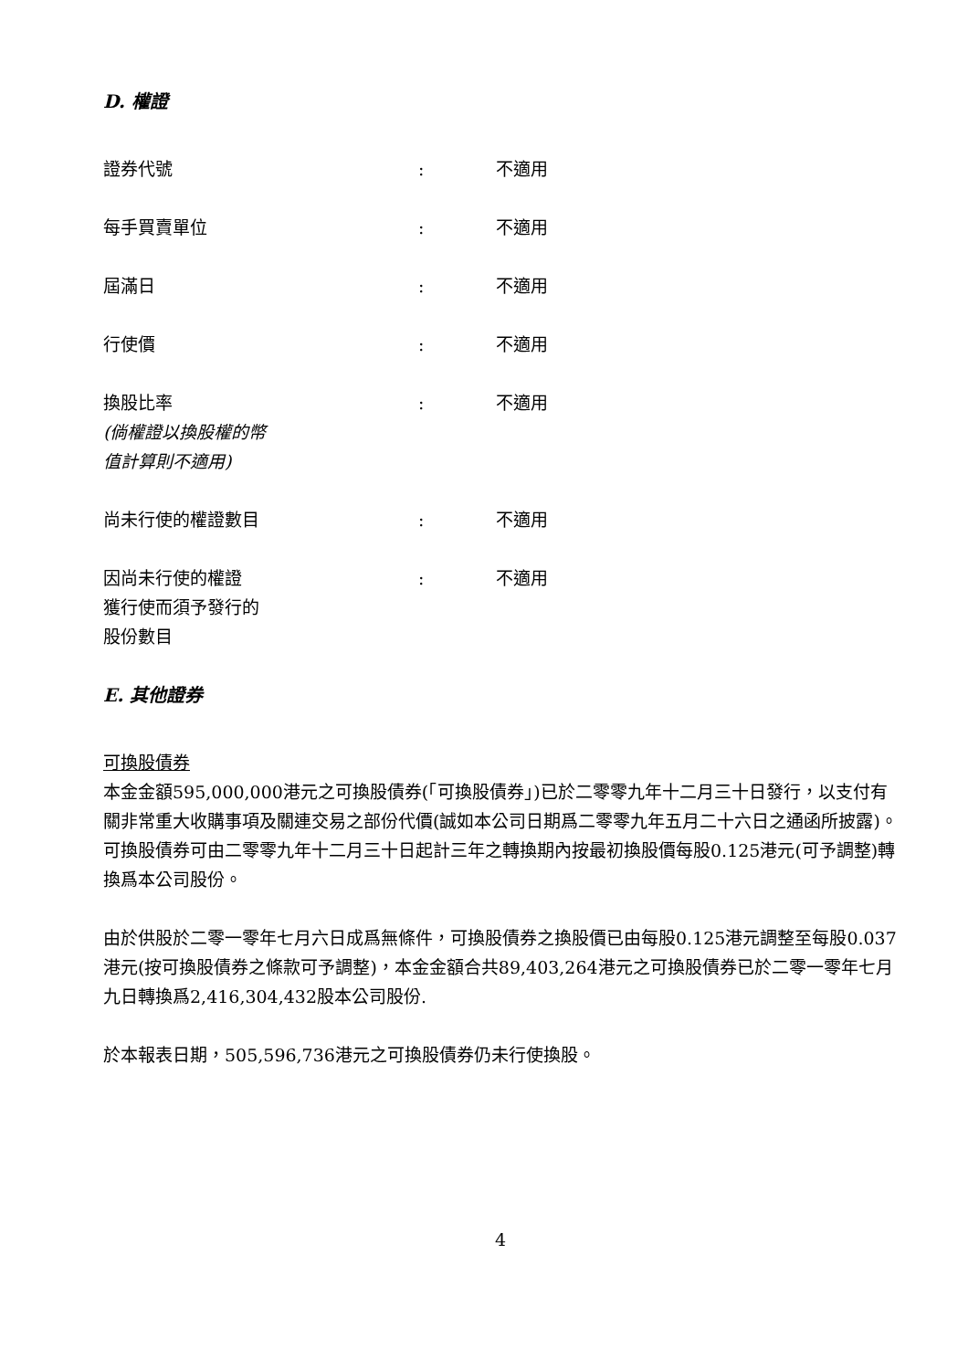D. 權證
| 證券代號 | : | 不適用 |
| 每手買賣單位 | : | 不適用 |
| 屆滿日 | : | 不適用 |
| 行使價 | : | 不適用 |
| 換股比率 (倘權證以換股權的幣 值計算則不適用) | : | 不適用 |
| 尚未行使的權證數目 | : | 不適用 |
| 因尚未行使的權證 獲行使而須予發行的 股份數目 | : | 不適用 |
E. 其他證券
可換股債券
本金金額595,000,000港元之可換股債券(「可換股債券」)已於二零零九年十二月三十日發行，以支付有關非常重大收購事項及關連交易之部份代價(誠如本公司日期爲二零零九年五月二十六日之通函所披露)。可換股債券可由二零零九年十二月三十日起計三年之轉換期內按最初換股價每股0.125港元(可予調整)轉換爲本公司股份。
由於供股於二零一零年七月六日成爲無條件，可換股債券之換股價已由每股0.125港元調整至每股0.037港元(按可換股債券之條款可予調整)，本金金額合共89,403,264港元之可換股債券已於二零一零年七月九日轉換爲2,416,304,432股本公司股份.
於本報表日期，505,596,736港元之可換股債券仍未行使換股。
4